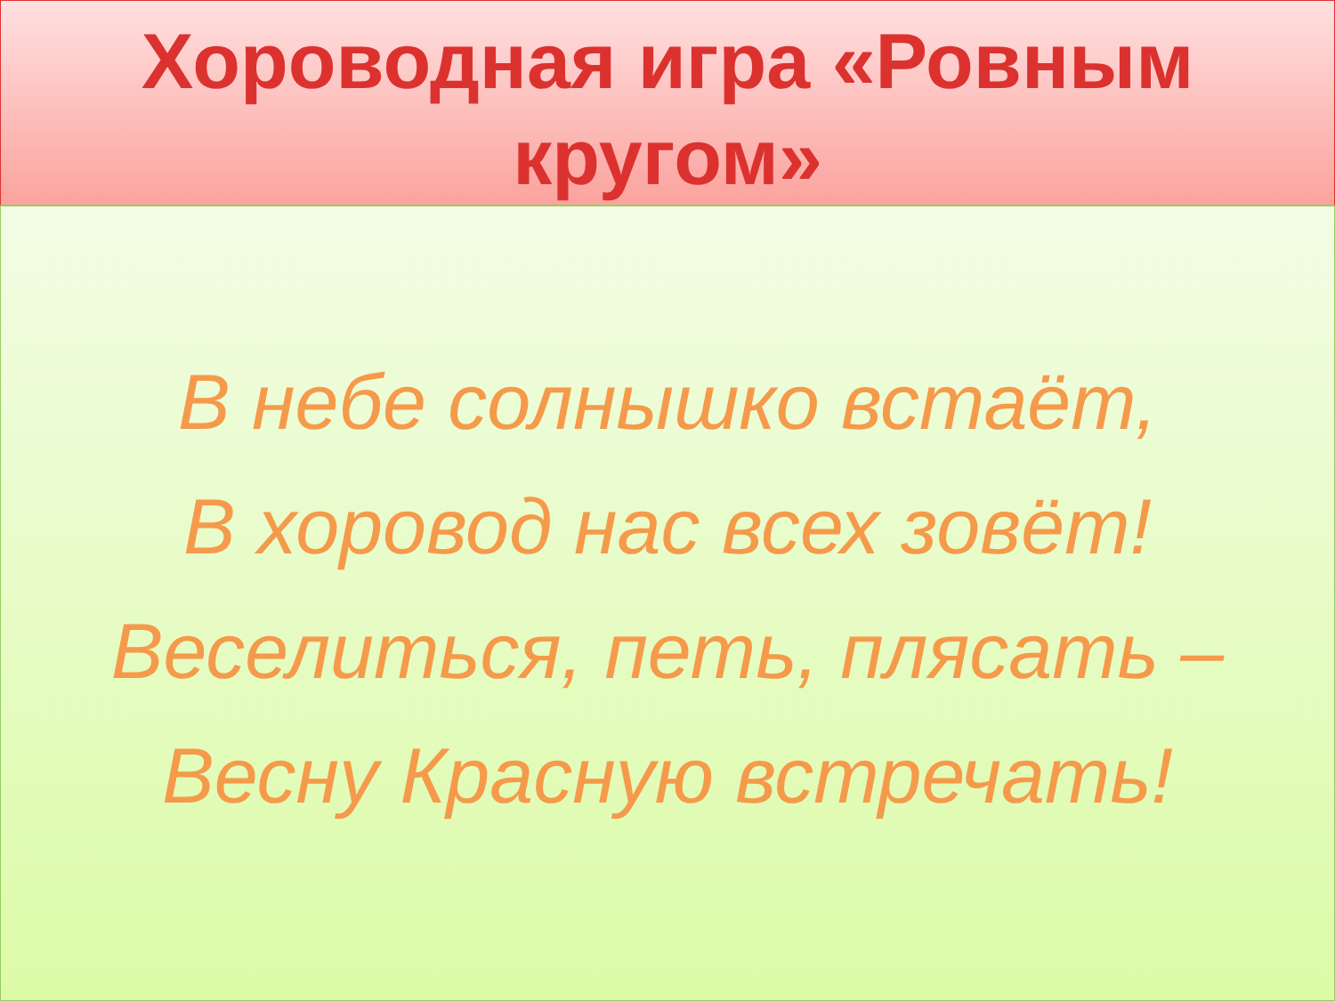Хороводная игра «Ровным
кругом»
В небе солнышко встаёт,
В хоровод нас всех зовёт!
Веселиться, петь, плясать –
Весну Красную встречать!